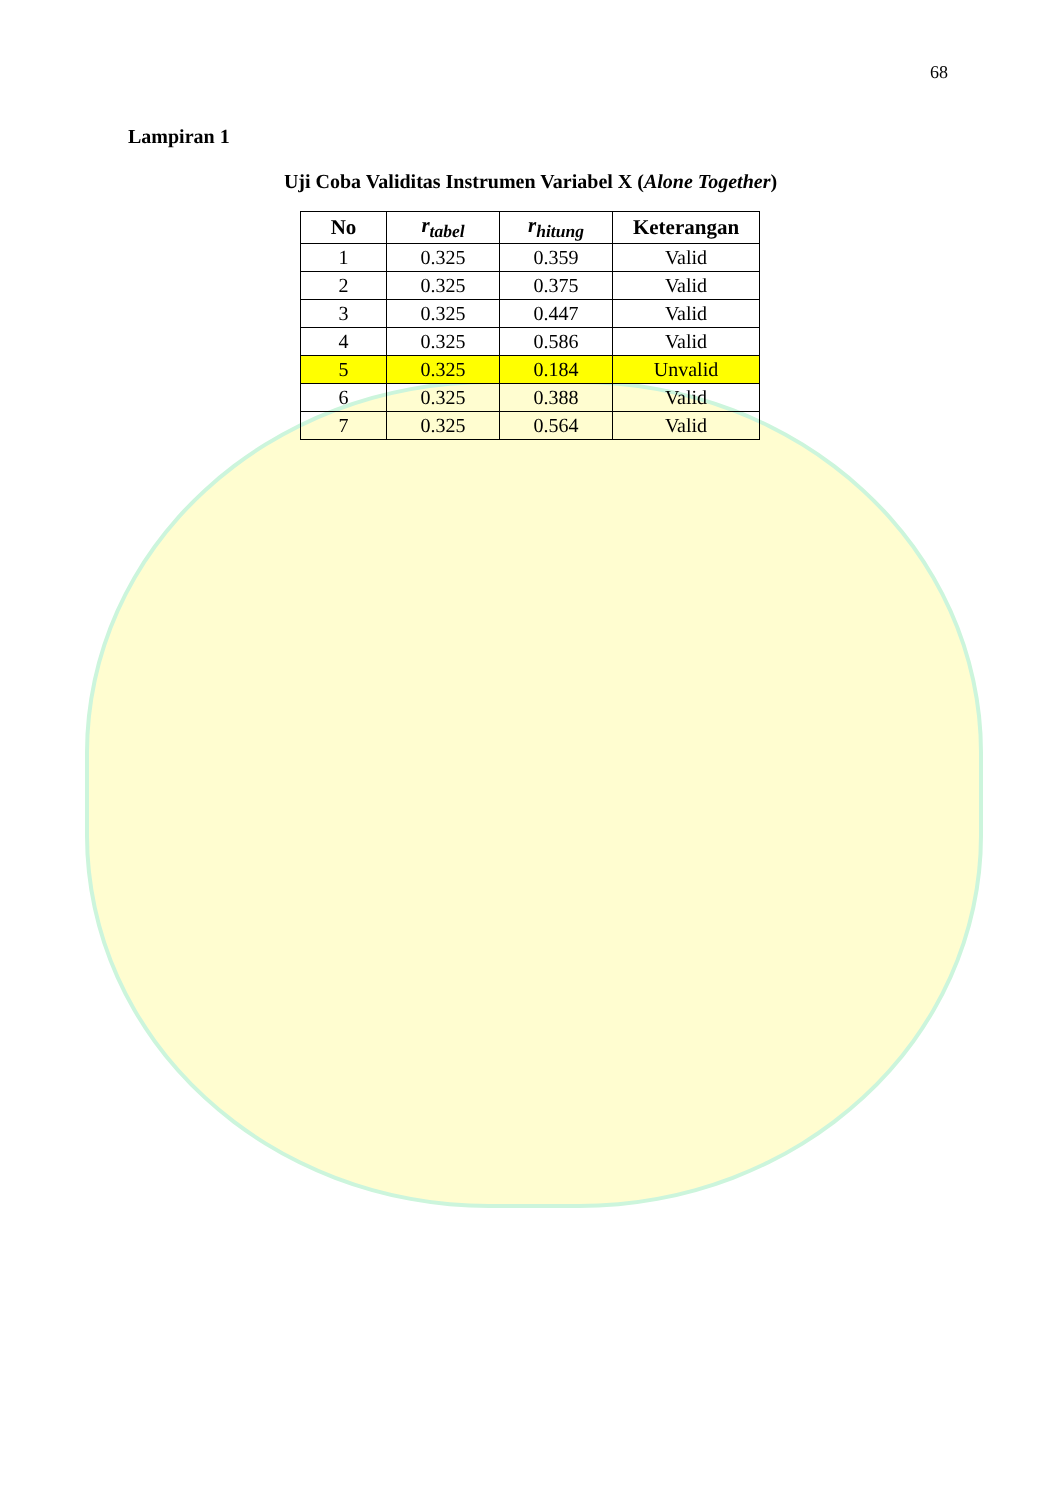68
Lampiran 1
Uji Coba Validitas Instrumen Variabel X (Alone Together)
| No | r<sub>tabel</sub> | r<sub>hitung</sub> | Keterangan |
| --- | --- | --- | --- |
| 1 | 0.325 | 0.359 | Valid |
| 2 | 0.325 | 0.375 | Valid |
| 3 | 0.325 | 0.447 | Valid |
| 4 | 0.325 | 0.586 | Valid |
| 5 | 0.325 | 0.184 | Unvalid |
| 6 | 0.325 | 0.388 | Valid |
| 7 | 0.325 | 0.564 | Valid |